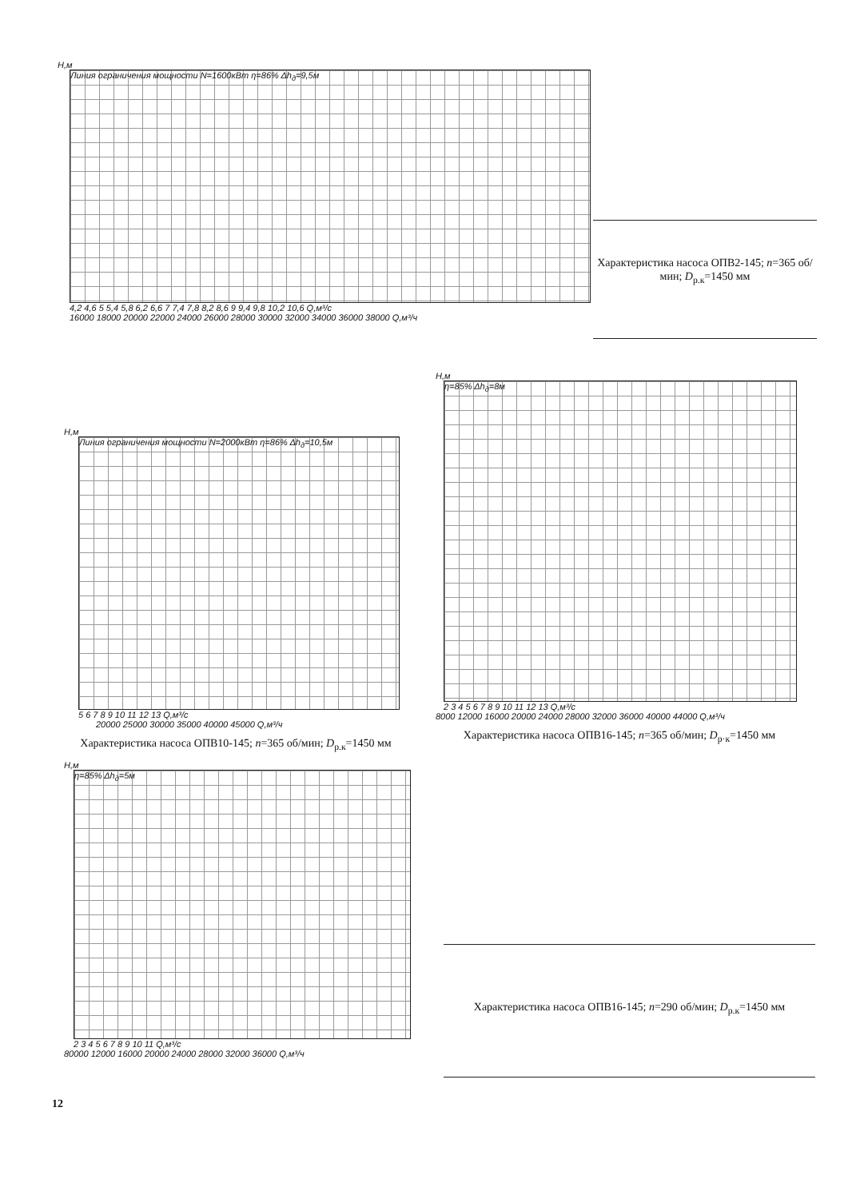Н,м
Линия ограничения мощности N=1600кВт η=86% Δh<sub>д</sub>=9,5м
4,2 4,6 5 5,4 5,8 6,2 6,6 7 7,4 7,8 8,2 8,6 9 9,4 9,8 10,2 10,6 Q,м³/с
16000 18000 20000 22000 24000 26000 28000 30000 32000 34000 36000 38000 Q,м³/ч
Характеристика насоса ОПВ2-145; n=365 об/мин; D<sub>р.к</sub>=1450 мм
Н,м
Линия ограничения мощности N=2000кВт η=86% Δh<sub>д</sub>=10,5м
5 6 7 8 9 10 11 12 13 Q,м³/с
20000 25000 30000 35000 40000 45000 Q,м³/ч
Характеристика насоса ОПВ10-145; n=365 об/мин; D<sub>р.к</sub>=1450 мм
Н,м
η=85% Δh<sub>д</sub>=8м
2 3 4 5 6 7 8 9 10 11 12 13 Q,м³/с
8000 12000 16000 20000 24000 28000 32000 36000 40000 44000 Q,м³/ч
Характеристика насоса ОПВ16-145; n=365 об/мин; D<sub>р·к</sub>=1450 мм
Н,м
η=85% Δh<sub>д</sub>=5м
2 3 4 5 6 7 8 9 10 11 Q,м³/с
80000 12000 16000 20000 24000 28000 32000 36000 Q,м³/ч
Характеристика насоса ОПВ16-145; n=290 об/мин; D<sub>р.к</sub>=1450 мм
12